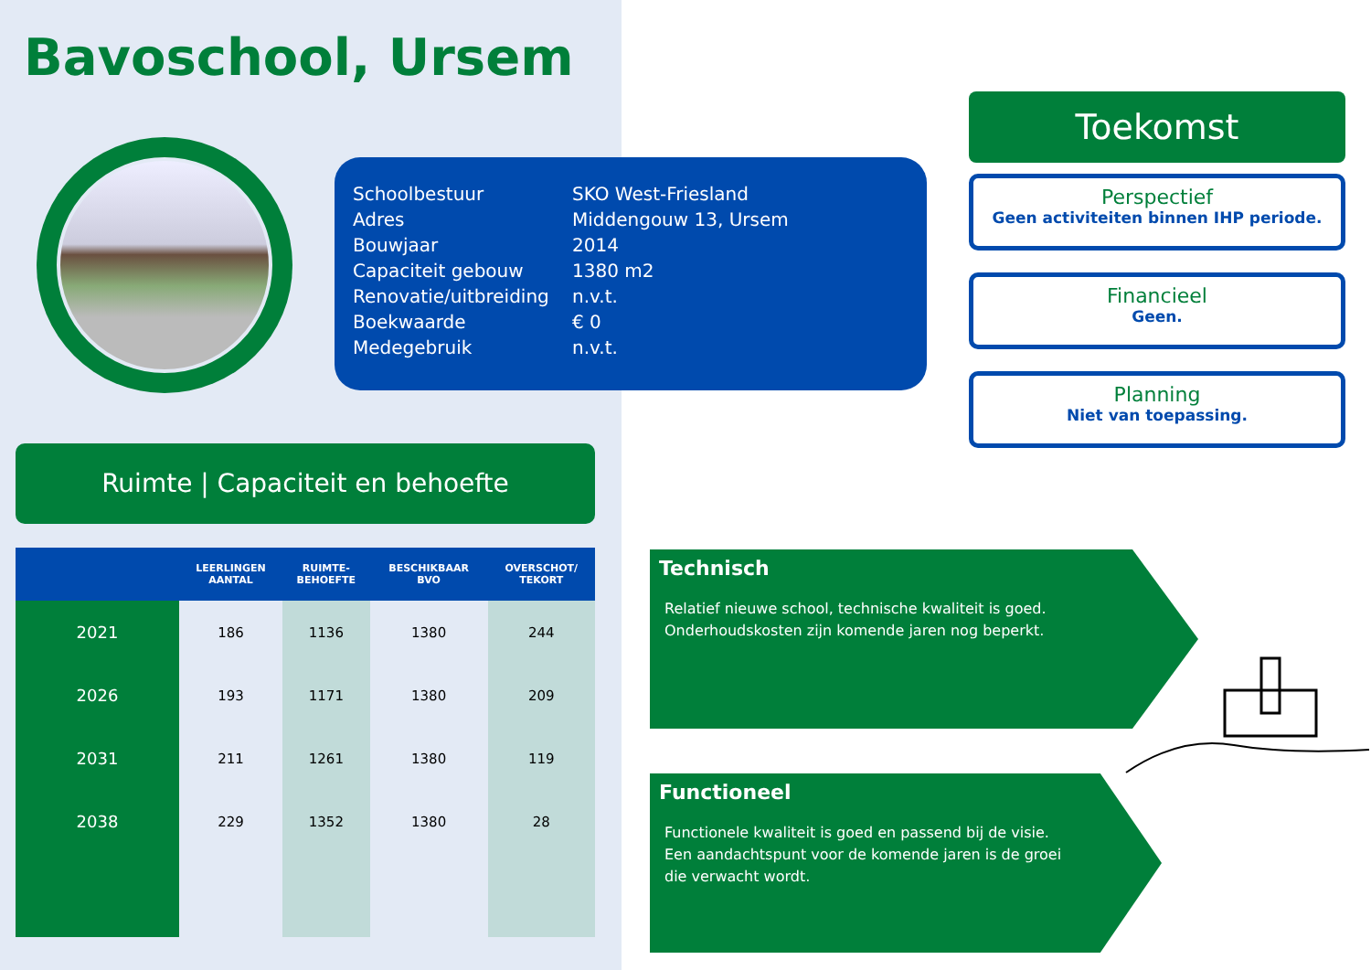Bavoschool, Ursem
| Schoolbestuur | SKO West-Friesland |
| Adres | Middengouw 13, Ursem |
| Bouwjaar | 2014 |
| Capaciteit gebouw | 1380 m2 |
| Renovatie/uitbreiding | n.v.t. |
| Boekwaarde | € 0 |
| Medegebruik | n.v.t. |
Ruimte | Capaciteit en behoefte
| | LEERLINGEN AANTAL | RUIMTE- BEHOEFTE | BESCHIKBAAR BVO | OVERSCHOT/ TEKORT |
| --- | --- | --- | --- | --- |
| 2021 | 186 | 1136 | 1380 | 244 |
| 2026 | 193 | 1171 | 1380 | 209 |
| 2031 | 211 | 1261 | 1380 | 119 |
| 2038 | 229 | 1352 | 1380 | 28 |
Toekomst
Perspectief
Geen activiteiten binnen IHP periode.
Financieel
Geen.
Planning
Niet van toepassing.
Technisch
Relatief nieuwe school, technische kwaliteit is goed.
Onderhoudskosten zijn komende jaren nog beperkt.
Functioneel
Functionele kwaliteit is goed en passend bij de visie.
Een aandachtspunt voor de komende jaren is de groei
die verwacht wordt.